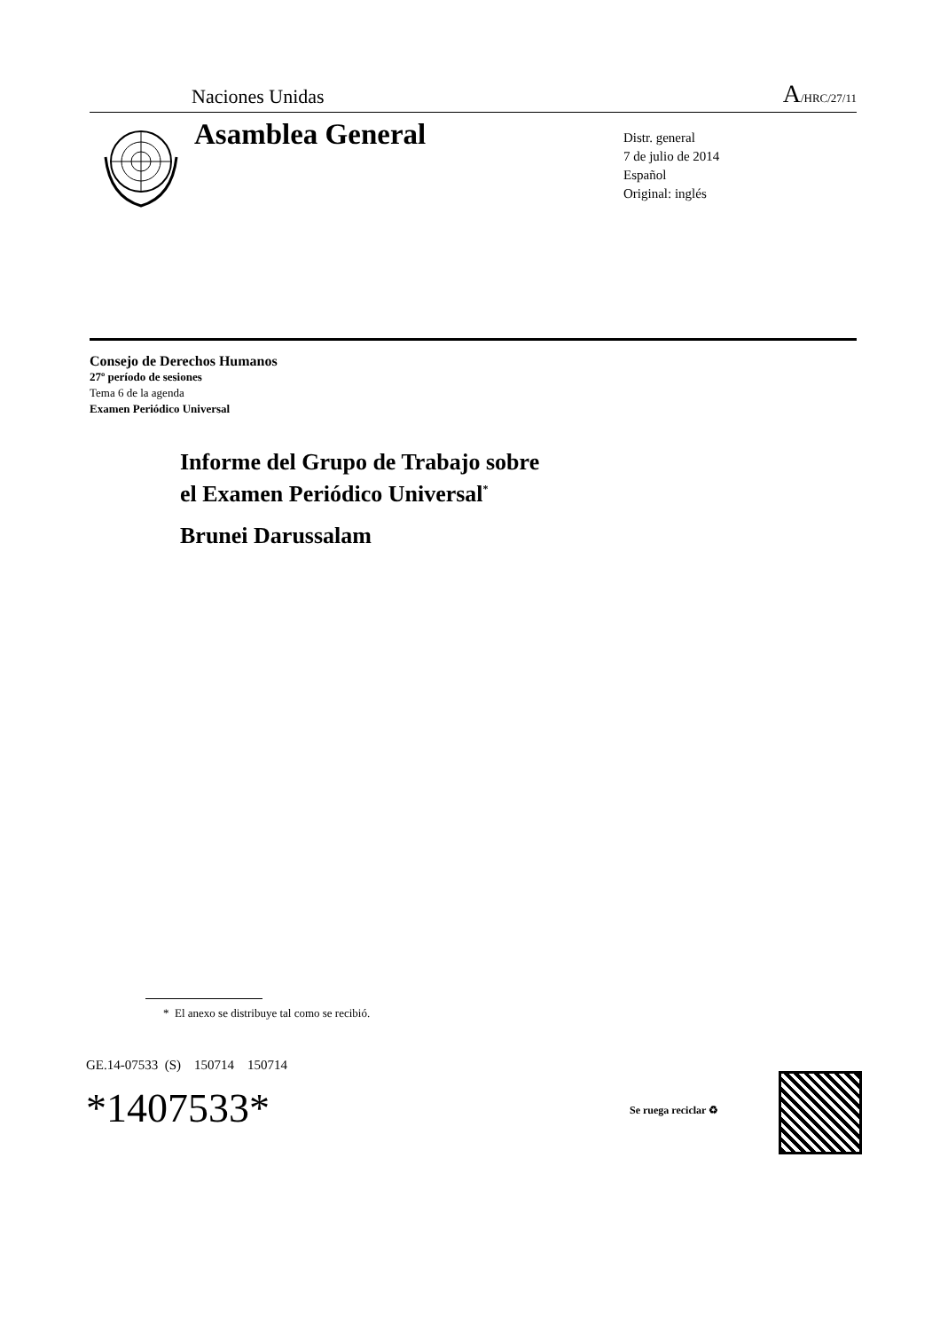Naciones Unidas A/HRC/27/11
Asamblea General
Distr. general
7 de julio de 2014
Español
Original: inglés
Consejo de Derechos Humanos
27º período de sesiones
Tema 6 de la agenda
Examen Periódico Universal
Informe del Grupo de Trabajo sobre
el Examen Periódico Universal<sup>*</sup>
Brunei Darussalam
* El anexo se distribuye tal como se recibió.
GE.14-07533 (S) 150714 150714
*1407533* Se ruega reciclar ♻